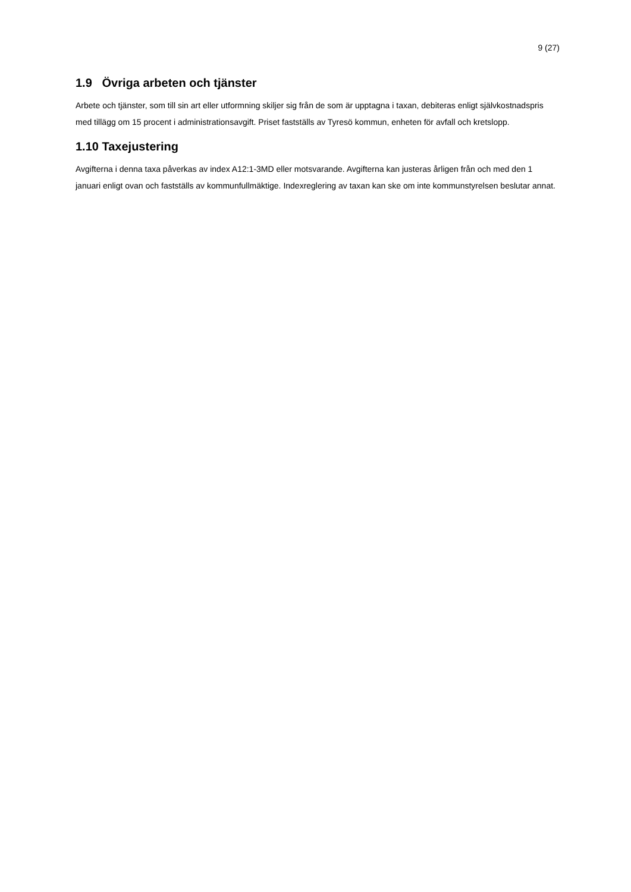9 (27)
1.9 Övriga arbeten och tjänster
Arbete och tjänster, som till sin art eller utformning skiljer sig från de som är upptagna i taxan, debiteras enligt självkostnadspris med tillägg om 15 procent i administrationsavgift. Priset fastställs av Tyresö kommun, enheten för avfall och kretslopp.
1.10 Taxejustering
Avgifterna i denna taxa påverkas av index A12:1-3MD eller motsvarande. Avgifterna kan justeras årligen från och med den 1 januari enligt ovan och fastställs av kommunfullmäktige. Indexreglering av taxan kan ske om inte kommunstyrelsen beslutar annat.